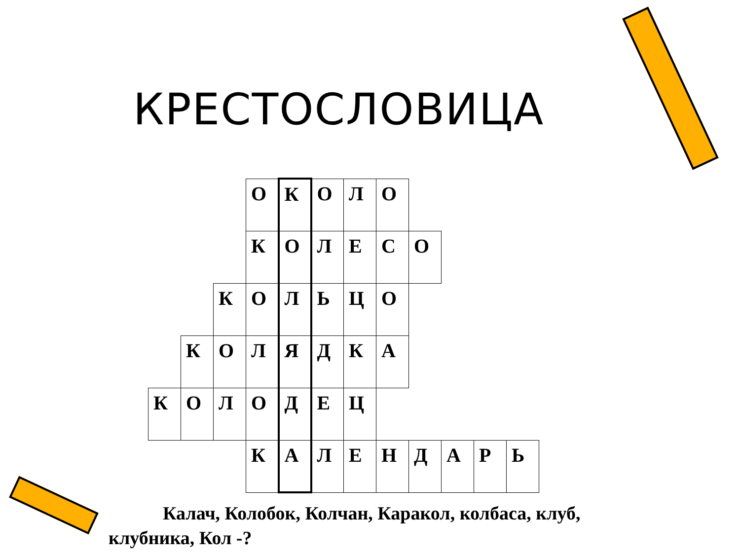КРЕСТОСЛОВИЦА
| | | | О | К | О | Л | О | | | | |
| | | | К | О | Л | Е | С | О | | | |
| | | К | О | Л | Ь | Ц | О | | | | |
| | К | О | Л | Я | Д | К | А | | | | |
| К | О | Л | О | Д | Е | Ц | | | | | |
| | | | К | А | Л | Е | Н | Д | А | Р | Ь |
Калач, Колобок, Колчан, Каракол, колбаса, клуб, клубника, Кол -?